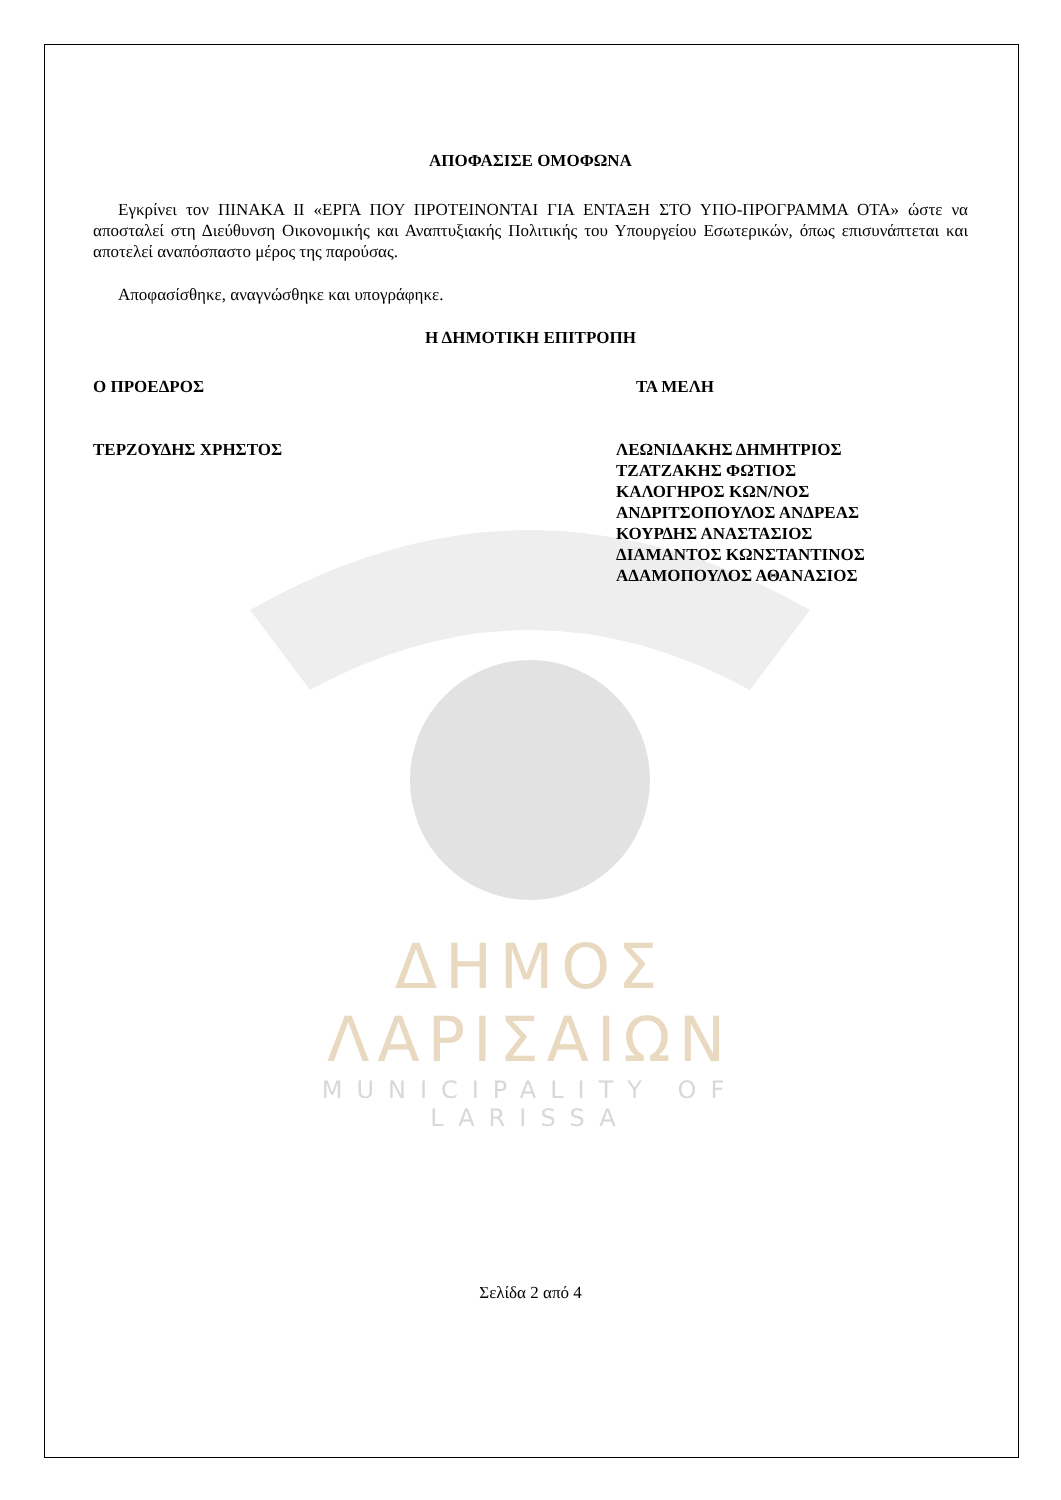ΔΗΜΟΣ ΛΑΡΙΣΑΙΩΝ
MUNICIPALITY OF LARISSA
ΑΠΟΦΑΣΙΣΕ ΟΜΟΦΩΝΑ
Εγκρίνει τον ΠΙΝΑΚΑ ΙΙ «ΕΡΓΑ ΠΟΥ ΠΡΟΤΕΙΝΟΝΤΑΙ ΓΙΑ ΕΝΤΑΞΗ ΣΤΟ ΥΠΟ-ΠΡΟΓΡΑΜΜΑ ΟΤΑ» ώστε να αποσταλεί στη Διεύθυνση Οικονομικής και Αναπτυξιακής Πολιτικής του Υπουργείου Εσωτερικών, όπως επισυνάπτεται και αποτελεί αναπόσπαστο μέρος της παρούσας.
Αποφασίσθηκε, αναγνώσθηκε και υπογράφηκε.
Η ΔΗΜΟΤΙΚΗ ΕΠΙΤΡΟΠΗ
Ο ΠΡΟΕΔΡΟΣ ΤΑ ΜΕΛΗ
ΤΕΡΖΟΥΔΗΣ ΧΡΗΣΤΟΣ ΛΕΩΝΙΔΑΚΗΣ ΔΗΜΗΤΡΙΟΣ
ΤΖΑΤΖΑΚΗΣ ΦΩΤΙΟΣ
ΚΑΛΟΓΗΡΟΣ ΚΩΝ/ΝΟΣ
ΑΝΔΡΙΤΣΟΠΟΥΛΟΣ ΑΝΔΡΕΑΣ
ΚΟΥΡΔΗΣ ΑΝΑΣΤΑΣΙΟΣ
ΔΙΑΜΑΝΤΟΣ ΚΩΝΣΤΑΝΤΙΝΟΣ
ΑΔΑΜΟΠΟΥΛΟΣ ΑΘΑΝΑΣΙΟΣ
Σελίδα 2 από 4